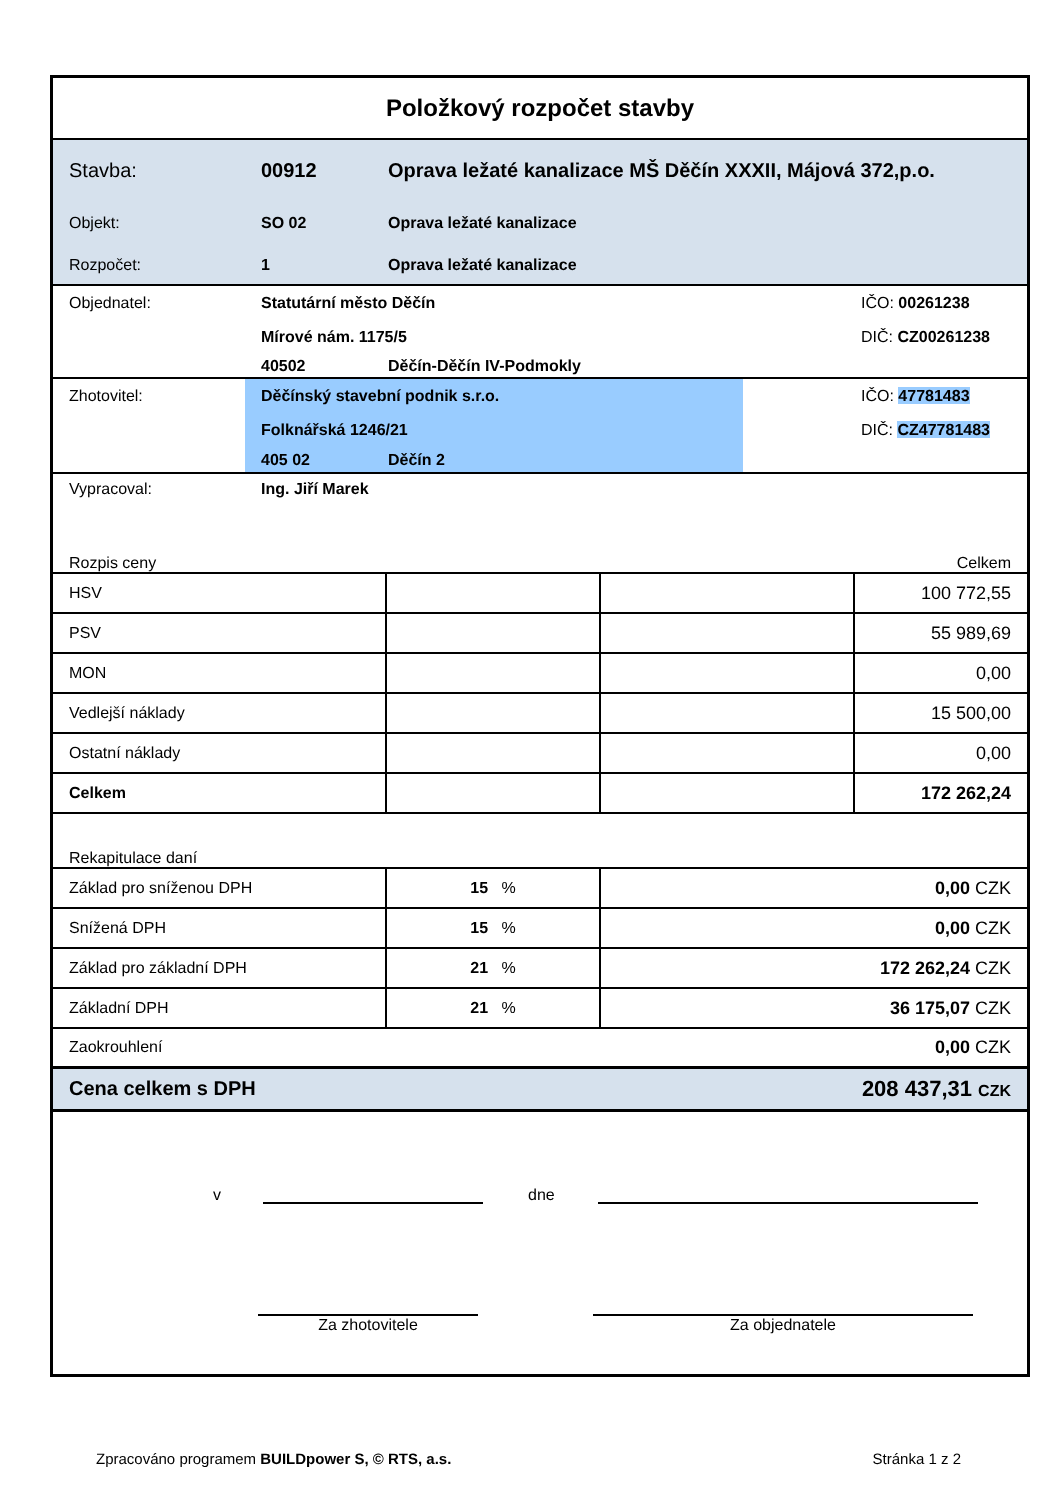Položkový rozpočet stavby
| Stavba: | 00912 | Oprava ležaté kanalizace MŠ Děčín XXXII, Májová 372,p.o. |
| Objekt: | SO 02 | Oprava ležaté kanalizace |
| Rozpočet: | 1 | Oprava ležaté kanalizace |
| Objednatel: | Statutární město Děčín | | IČO: 00261238 |
| | Mírové nám. 1175/5 | | DIČ: CZ00261238 |
| | 40502 | Děčín-Děčín IV-Podmokly | |
| Zhotovitel: | Děčínský stavební podnik s.r.o. | | | IČO: 47781483 |
| | Folknářská 1246/21 | | | DIČ: CZ47781483 |
| | 405 02 | Děčín 2 | | |
| Vypracoval: | Ing. Jiří Marek |
| Rozpis ceny | Celkem |
| HSV | | | 100 772,55 |
| PSV | | | 55 989,69 |
| MON | | | 0,00 |
| Vedlejší náklady | | | 15 500,00 |
| Ostatní náklady | | | 0,00 |
| Celkem | | | 172 262,24 |
| Rekapitulace daní |
| Základ pro sníženou DPH | 15 % | 0,00 CZK |
| Snížená DPH | 15 % | 0,00 CZK |
| Základ pro základní DPH | 21 % | 172 262,24 CZK |
| Základní DPH | 21 % | 36 175,07 CZK |
| Zaokrouhlení | 0,00 CZK |
| Cena celkem s DPH | 208 437,31 CZK |
v dne
Za zhotovitele Za objednatele
Zpracováno programem BUILDpower S, © RTS, a.s. Stránka 1 z 2